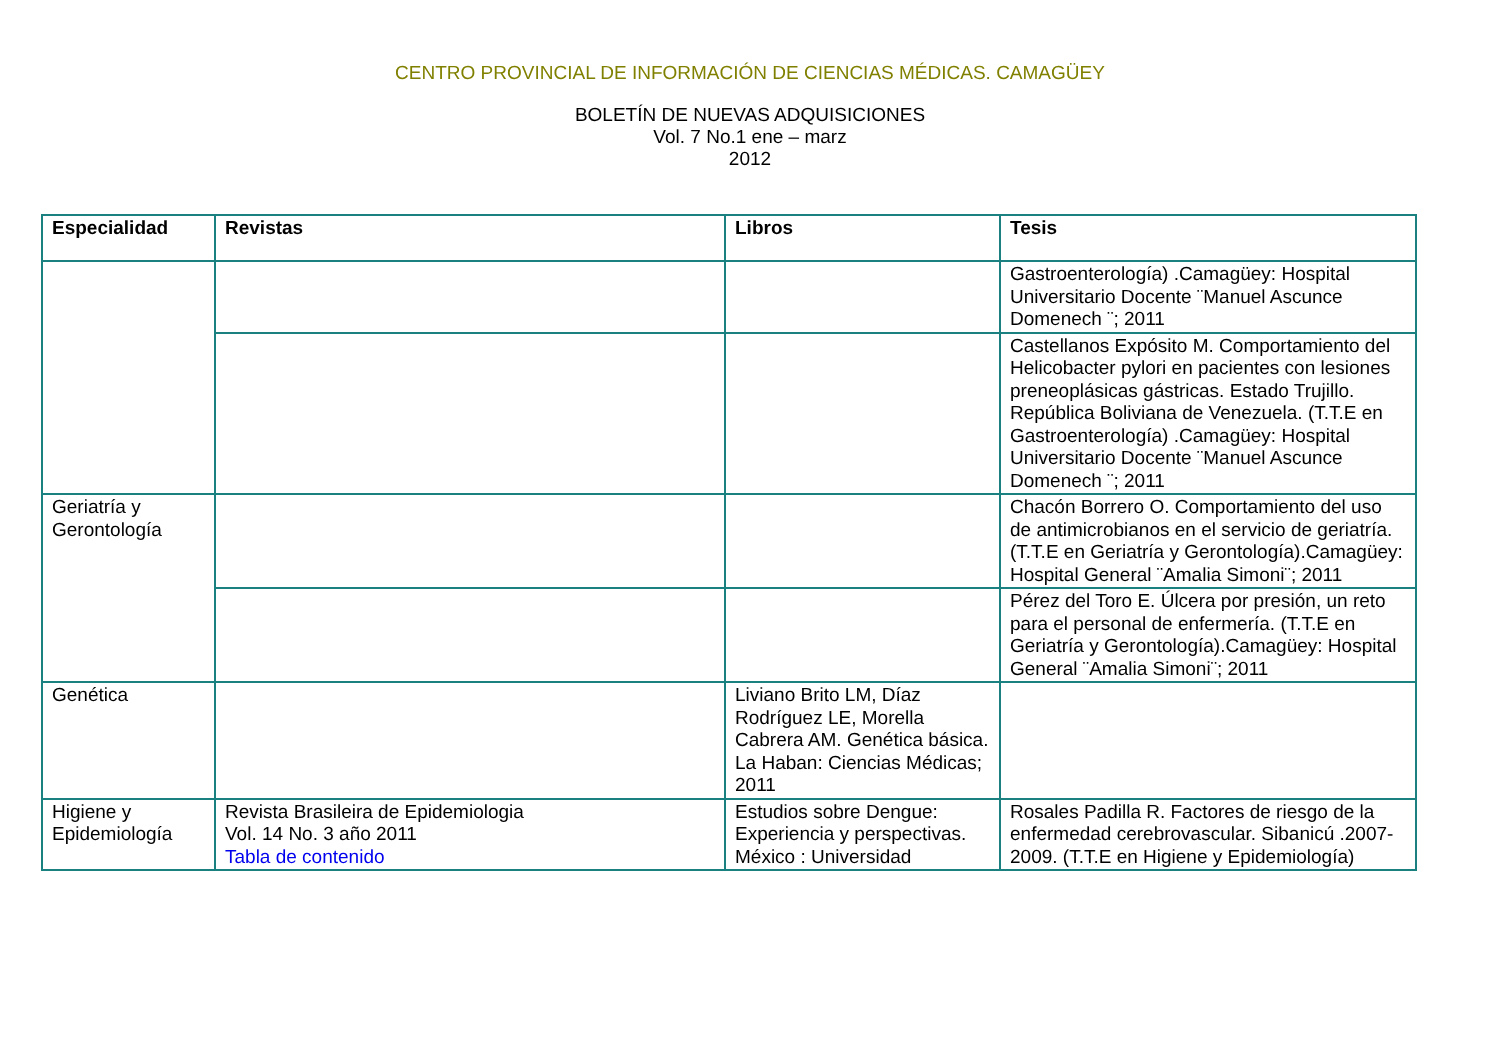CENTRO PROVINCIAL DE INFORMACIÓN DE CIENCIAS MÉDICAS. CAMAGÜEY
BOLETÍN DE NUEVAS ADQUISICIONES
Vol. 7 No.1 ene – marz
2012
| Especialidad | Revistas | Libros | Tesis |
| --- | --- | --- | --- |
| | | | Gastroenterología) .Camagüey: Hospital Universitario Docente ¨Manuel Ascunce Domenech ¨; 2011 |
| | | | Castellanos Expósito M. Comportamiento del Helicobacter pylori en pacientes con lesiones preneoplásicas gástricas. Estado Trujillo. República Boliviana de Venezuela. (T.T.E en Gastroenterología) .Camagüey: Hospital Universitario Docente ¨Manuel Ascunce Domenech ¨; 2011 |
| Geriatría y Gerontología | | | Chacón Borrero O. Comportamiento del uso de antimicrobianos en el servicio de geriatría. (T.T.E en Geriatría y Gerontología).Camagüey: Hospital General ¨Amalia Simoni¨; 2011 |
| | | | Pérez del Toro E. Úlcera por presión, un reto para el personal de enfermería. (T.T.E en Geriatría y Gerontología).Camagüey: Hospital General ¨Amalia Simoni¨; 2011 |
| Genética | | Liviano Brito LM, Díaz Rodríguez LE, Morella Cabrera AM. Genética básica. La Haban: Ciencias Médicas; 2011 | |
| Higiene y Epidemiología | Revista Brasileira de Epidemiologia Vol. 14 No. 3 año 2011 Tabla de contenido | Estudios sobre Dengue: Experiencia y perspectivas. México : Universidad | Rosales Padilla R. Factores de riesgo de la enfermedad cerebrovascular. Sibanicú .2007-2009. (T.T.E en Higiene y Epidemiología) |